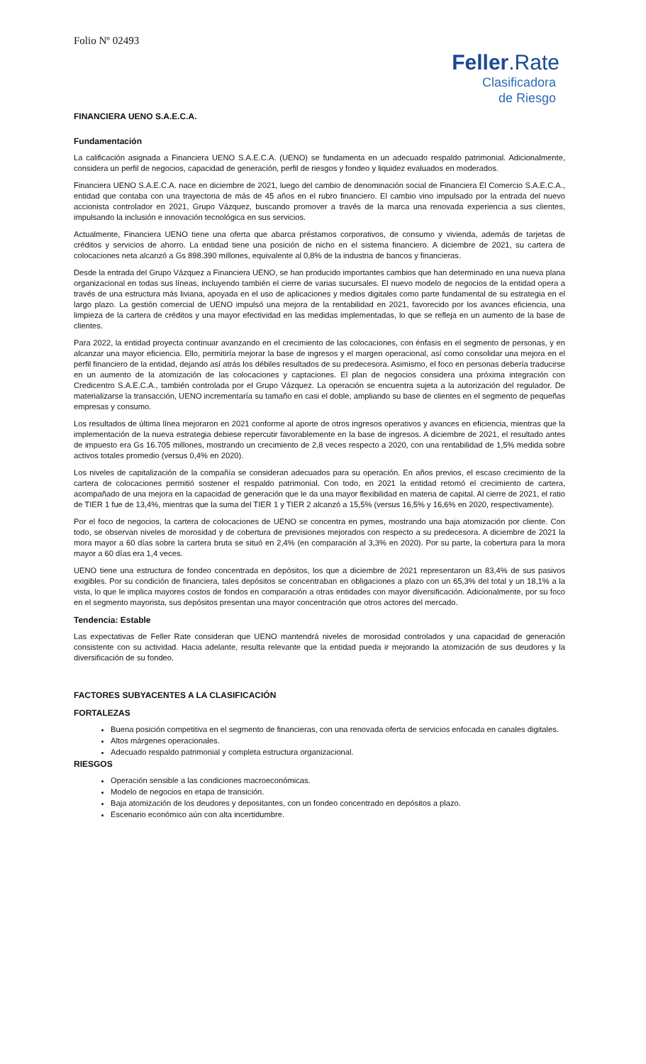Folio Nº 02493
Feller.Rate
Clasificadora
de Riesgo
FINANCIERA UENO S.A.E.C.A.
Fundamentación
La calificación asignada a Financiera UENO S.A.E.C.A. (UENO) se fundamenta en un adecuado respaldo patrimonial. Adicionalmente, considera un perfil de negocios, capacidad de generación, perfil de riesgos y fondeo y liquidez evaluados en moderados.
Financiera UENO S.A.E.C.A. nace en diciembre de 2021, luego del cambio de denominación social de Financiera El Comercio S.A.E.C.A., entidad que contaba con una trayectoria de más de 45 años en el rubro financiero. El cambio vino impulsado por la entrada del nuevo accionista controlador en 2021, Grupo Vázquez, buscando promover a través de la marca una renovada experiencia a sus clientes, impulsando la inclusión e innovación tecnológica en sus servicios.
Actualmente, Financiera UENO tiene una oferta que abarca préstamos corporativos, de consumo y vivienda, además de tarjetas de créditos y servicios de ahorro. La entidad tiene una posición de nicho en el sistema financiero. A diciembre de 2021, su cartera de colocaciones neta alcanzó a Gs 898.390 millones, equivalente al 0,8% de la industria de bancos y financieras.
Desde la entrada del Grupo Vázquez a Financiera UENO, se han producido importantes cambios que han determinado en una nueva plana organizacional en todas sus líneas, incluyendo también el cierre de varias sucursales. El nuevo modelo de negocios de la entidad opera a través de una estructura más liviana, apoyada en el uso de aplicaciones y medios digitales como parte fundamental de su estrategia en el largo plazo. La gestión comercial de UENO impulsó una mejora de la rentabilidad en 2021, favorecido por los avances eficiencia, una limpieza de la cartera de créditos y una mayor efectividad en las medidas implementadas, lo que se refleja en un aumento de la base de clientes.
Para 2022, la entidad proyecta continuar avanzando en el crecimiento de las colocaciones, con énfasis en el segmento de personas, y en alcanzar una mayor eficiencia. Ello, permitiría mejorar la base de ingresos y el margen operacional, así como consolidar una mejora en el perfil financiero de la entidad, dejando así atrás los débiles resultados de su predecesora. Asimismo, el foco en personas debería traducirse en un aumento de la atomización de las colocaciones y captaciones. El plan de negocios considera una próxima integración con Credicentro S.A.E.C.A., también controlada por el Grupo Vázquez. La operación se encuentra sujeta a la autorización del regulador. De materializarse la transacción, UENO incrementaría su tamaño en casi el doble, ampliando su base de clientes en el segmento de pequeñas empresas y consumo.
Los resultados de última línea mejoraron en 2021 conforme al aporte de otros ingresos operativos y avances en eficiencia, mientras que la implementación de la nueva estrategia debiese repercutir favorablemente en la base de ingresos. A diciembre de 2021, el resultado antes de impuesto era Gs 16.705 millones, mostrando un crecimiento de 2,8 veces respecto a 2020, con una rentabilidad de 1,5% medida sobre activos totales promedio (versus 0,4% en 2020).
Los niveles de capitalización de la compañía se consideran adecuados para su operación. En años previos, el escaso crecimiento de la cartera de colocaciones permitió sostener el respaldo patrimonial. Con todo, en 2021 la entidad retomó el crecimiento de cartera, acompañado de una mejora en la capacidad de generación que le da una mayor flexibilidad en materia de capital. Al cierre de 2021, el ratio de TIER 1 fue de 13,4%, mientras que la suma del TIER 1 y TIER 2 alcanzó a 15,5% (versus 16,5% y 16,6% en 2020, respectivamente).
Por el foco de negocios, la cartera de colocaciones de UENO se concentra en pymes, mostrando una baja atomización por cliente. Con todo, se observan niveles de morosidad y de cobertura de previsiones mejorados con respecto a su predecesora. A diciembre de 2021 la mora mayor a 60 días sobre la cartera bruta se situó en 2,4% (en comparación al 3,3% en 2020). Por su parte, la cobertura para la mora mayor a 60 días era 1,4 veces.
UENO tiene una estructura de fondeo concentrada en depósitos, los que a diciembre de 2021 representaron un 83,4% de sus pasivos exigibles. Por su condición de financiera, tales depósitos se concentraban en obligaciones a plazo con un 65,3% del total y un 18,1% a la vista, lo que le implica mayores costos de fondos en comparación a otras entidades con mayor diversificación. Adicionalmente, por su foco en el segmento mayorista, sus depósitos presentan una mayor concentración que otros actores del mercado.
Tendencia: Estable
Las expectativas de Feller Rate consideran que UENO mantendrá niveles de morosidad controlados y una capacidad de generación consistente con su actividad. Hacia adelante, resulta relevante que la entidad pueda ir mejorando la atomización de sus deudores y la diversificación de su fondeo.
FACTORES SUBYACENTES A LA CLASIFICACIÓN
FORTALEZAS
Buena posición competitiva en el segmento de financieras, con una renovada oferta de servicios enfocada en canales digitales.
Altos márgenes operacionales.
Adecuado respaldo patrimonial y completa estructura organizacional.
RIESGOS
Operación sensible a las condiciones macroeconómicas.
Modelo de negocios en etapa de transición.
Baja atomización de los deudores y depositantes, con un fondeo concentrado en depósitos a plazo.
Escenario económico aún con alta incertidumbre.